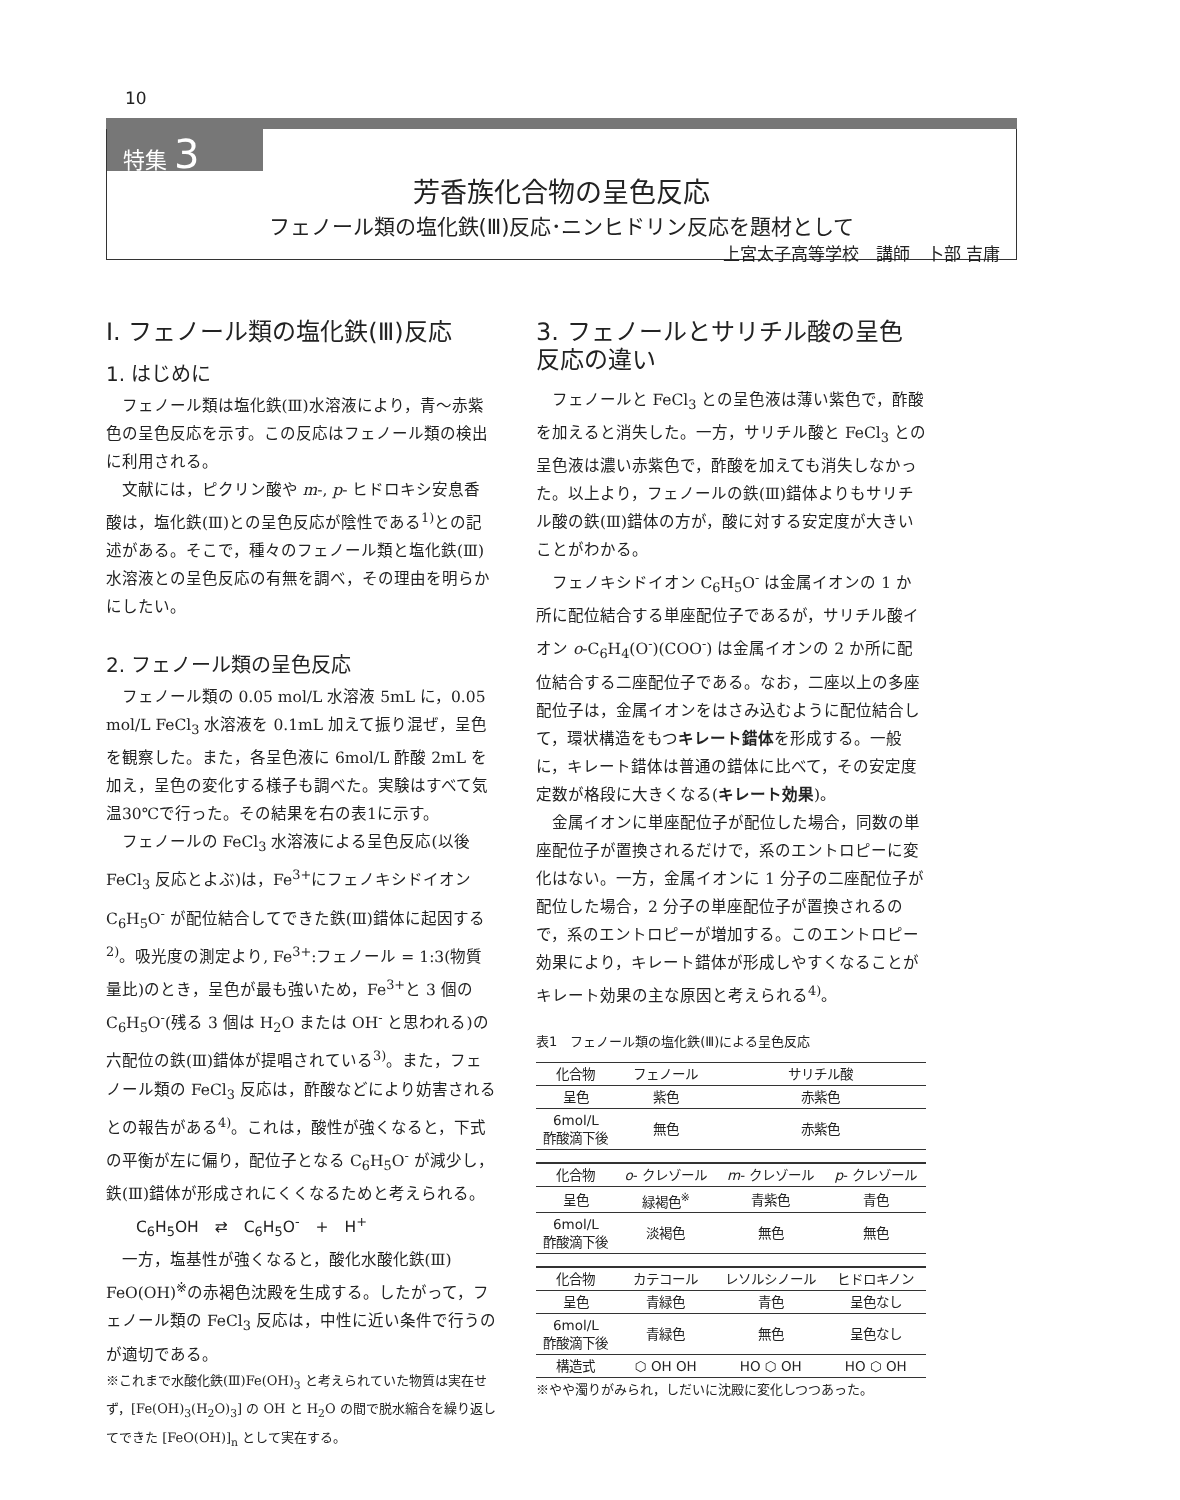10
特集 3
芳香族化合物の呈色反応
フェノール類の塩化鉄(Ⅲ)反応･ニンヒドリン反応を題材として
上宮太子高等学校　講師　卜部 吉庸
Ⅰ. フェノール類の塩化鉄(Ⅲ)反応
1. はじめに
フェノール類は塩化鉄(Ⅲ)水溶液により，青〜赤紫色の呈色反応を示す。この反応はフェノール類の検出に利用される。
文献には，ピクリン酸や m-, p- ヒドロキシ安息香酸は，塩化鉄(Ⅲ)との呈色反応が陰性である<sup>1)</sup>との記述がある。そこで，種々のフェノール類と塩化鉄(Ⅲ)水溶液との呈色反応の有無を調べ，その理由を明らかにしたい。
2. フェノール類の呈色反応
フェノール類の 0.05 mol/L 水溶液 5mL に，0.05 mol/L FeCl<sub>3</sub> 水溶液を 0.1mL 加えて振り混ぜ，呈色を観察した。また，各呈色液に 6mol/L 酢酸 2mL を加え，呈色の変化する様子も調べた。実験はすべて気温30℃で行った。その結果を右の表1に示す。
フェノールの FeCl<sub>3</sub> 水溶液による呈色反応(以後 FeCl<sub>3</sub> 反応とよぶ)は，Fe<sup>3+</sup>にフェノキシドイオン C<sub>6</sub>H<sub>5</sub>O<sup>-</sup> が配位結合してできた鉄(Ⅲ)錯体に起因する<sup>2)</sup>。吸光度の測定より, Fe<sup>3+</sup>:フェノール = 1:3(物質量比)のとき，呈色が最も強いため，Fe<sup>3+</sup>と 3 個の C<sub>6</sub>H<sub>5</sub>O<sup>-</sup>(残る 3 個は H<sub>2</sub>O または OH<sup>-</sup> と思われる)の六配位の鉄(Ⅲ)錯体が提唱されている<sup>3)</sup>。また，フェノール類の FeCl<sub>3</sub> 反応は，酢酸などにより妨害されるとの報告がある<sup>4)</sup>。これは，酸性が強くなると，下式の平衡が左に偏り，配位子となる C<sub>6</sub>H<sub>5</sub>O<sup>-</sup> が減少し，鉄(Ⅲ)錯体が形成されにくくなるためと考えられる。
C<sub>6</sub>H<sub>5</sub>OH　⇄　C<sub>6</sub>H<sub>5</sub>O<sup>-</sup>　+　H<sup>+</sup>
一方，塩基性が強くなると，酸化水酸化鉄(Ⅲ) FeO(OH)<sup>※</sup>の赤褐色沈殿を生成する。したがって，フェノール類の FeCl<sub>3</sub> 反応は，中性に近い条件で行うのが適切である。
※これまで水酸化鉄(Ⅲ)Fe(OH)<sub>3</sub> と考えられていた物質は実在せず，[Fe(OH)<sub>3</sub>(H<sub>2</sub>O)<sub>3</sub>] の OH と H<sub>2</sub>O の間で脱水縮合を繰り返してできた [FeO(OH)]<sub>n</sub> として実在する。
3. フェノールとサリチル酸の呈色反応の違い
フェノールと FeCl<sub>3</sub> との呈色液は薄い紫色で，酢酸を加えると消失した。一方，サリチル酸と FeCl<sub>3</sub> との呈色液は濃い赤紫色で，酢酸を加えても消失しなかった。以上より，フェノールの鉄(Ⅲ)錯体よりもサリチル酸の鉄(Ⅲ)錯体の方が，酸に対する安定度が大きいことがわかる。
フェノキシドイオン C<sub>6</sub>H<sub>5</sub>O<sup>-</sup> は金属イオンの 1 か所に配位結合する単座配位子であるが，サリチル酸イオン o-C<sub>6</sub>H<sub>4</sub>(O<sup>-</sup>)(COO<sup>-</sup>) は金属イオンの 2 か所に配位結合する二座配位子である。なお，二座以上の多座配位子は，金属イオンをはさみ込むように配位結合して，環状構造をもつキレート錯体を形成する。一般に，キレート錯体は普通の錯体に比べて，その安定度定数が格段に大きくなる(キレート効果)。
金属イオンに単座配位子が配位した場合，同数の単座配位子が置換されるだけで，系のエントロピーに変化はない。一方，金属イオンに 1 分子の二座配位子が配位した場合，2 分子の単座配位子が置換されるので，系のエントロピーが増加する。このエントロピー効果により，キレート錯体が形成しやすくなることがキレート効果の主な原因と考えられる<sup>4)</sup>。
表1　フェノール類の塩化鉄(Ⅲ)による呈色反応
| 化合物 | フェノール | サリチル酸 | |
| --- | --- | --- | --- |
| 呈色 | 紫色 | 赤紫色 | |
| 6mol/L 酢酸滴下後 | 無色 | 赤紫色 | |
| 化合物 | o - クレゾール | m - クレゾール | p - クレゾール |
| 呈色 | 緑褐色<sup>※</sup> | 青紫色 | 青色 |
| 6mol/L 酢酸滴下後 | 淡褐色 | 無色 | 無色 |
| 化合物 | カテコール | レソルシノール | ヒドロキノン |
| 呈色 | 青緑色 | 青色 | 呈色なし |
| 6mol/L 酢酸滴下後 | 青緑色 | 無色 | 呈色なし |
| 構造式 | ⬡ OH OH | HO ⬡ OH | HO ⬡ OH |
※やや濁りがみられ，しだいに沈殿に変化しつつあった。